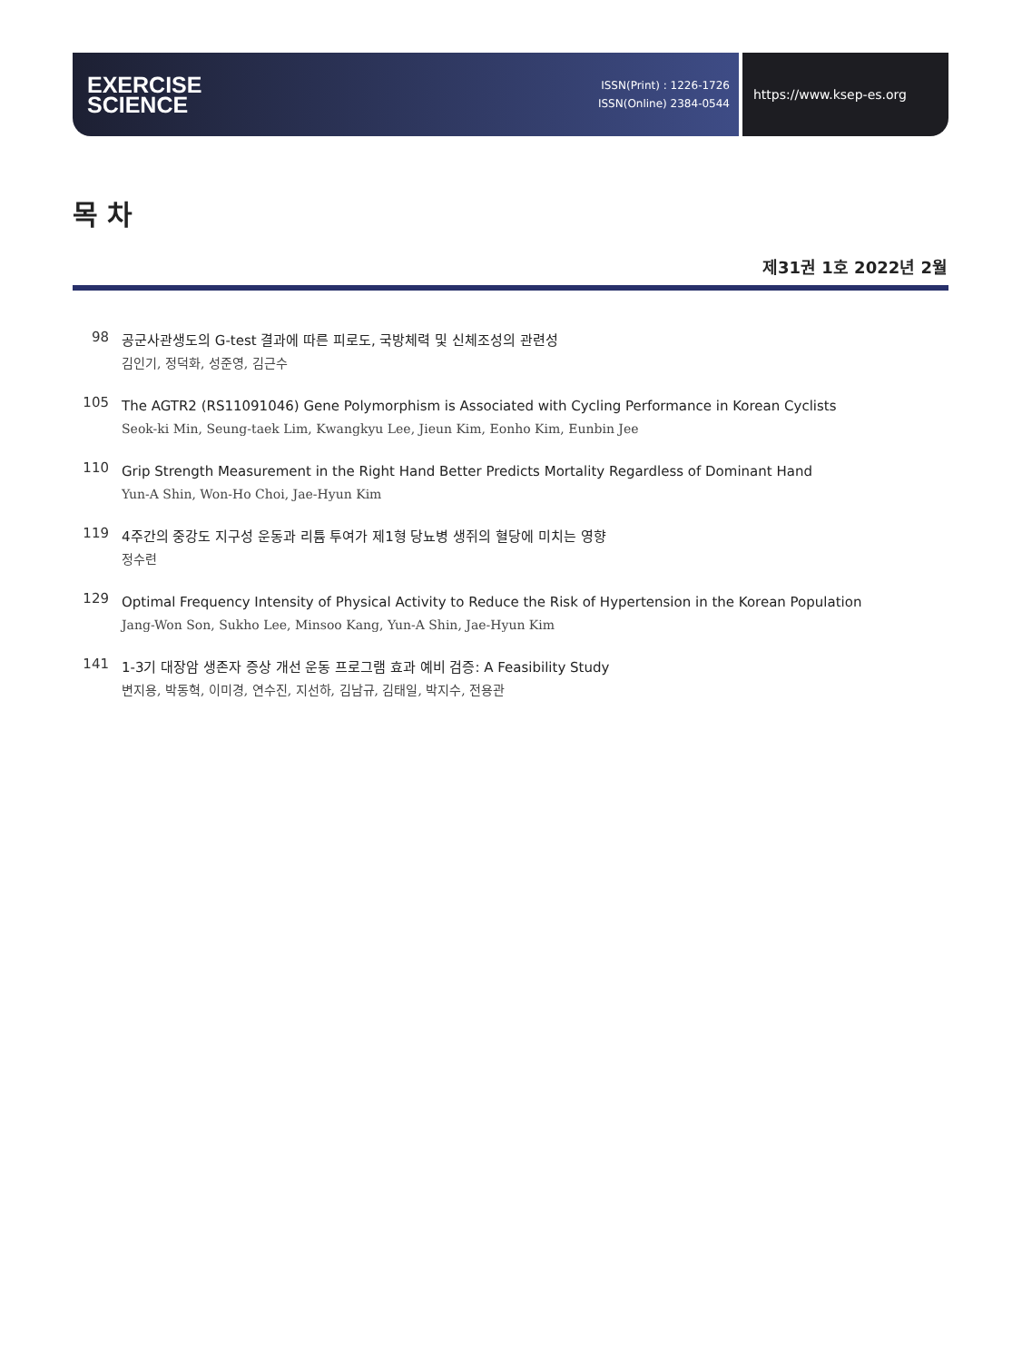EXERCISE
SCIENCE
ISSN(Print) : 1226-1726
ISSN(Online) 2384-0544
https://www.ksep-es.org
목 차
제31권 1호 2022년 2월
98
공군사관생도의 G-test 결과에 따른 피로도, 국방체력 및 신체조성의 관련성
김인기, 정덕화, 성준영, 김근수
105
The AGTR2 (RS11091046) Gene Polymorphism is Associated with Cycling Performance in Korean Cyclists
Seok-ki Min, Seung-taek Lim, Kwangkyu Lee, Jieun Kim, Eonho Kim, Eunbin Jee
110
Grip Strength Measurement in the Right Hand Better Predicts Mortality Regardless of Dominant Hand
Yun-A Shin, Won-Ho Choi, Jae-Hyun Kim
119
4주간의 중강도 지구성 운동과 리튬 투여가 제1형 당뇨병 생쥐의 혈당에 미치는 영향
정수련
129
Optimal Frequency Intensity of Physical Activity to Reduce the Risk of Hypertension in the Korean Population
Jang-Won Son, Sukho Lee, Minsoo Kang, Yun-A Shin, Jae-Hyun Kim
141
1-3기 대장암 생존자 증상 개선 운동 프로그램 효과 예비 검증: A Feasibility Study
변지용, 박동혁, 이미경, 연수진, 지선하, 김남규, 김태일, 박지수, 전용관